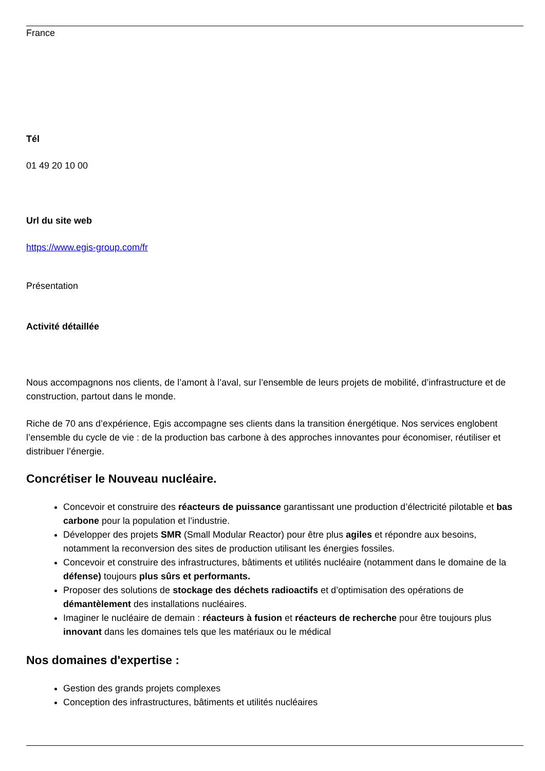France
Tél
01 49 20 10 00
Url du site web
https://www.egis-group.com/fr
Présentation
Activité détaillée
Nous accompagnons nos clients, de l’amont à l’aval, sur l’ensemble de leurs projets de mobilité, d’infrastructure et de construction, partout dans le monde.
Riche de 70 ans d’expérience, Egis accompagne ses clients dans la transition énergétique. Nos services englobent l’ensemble du cycle de vie : de la production bas carbone à des approches innovantes pour économiser, réutiliser et distribuer l’énergie.
Concrétiser le Nouveau nucléaire.
Concevoir et construire des réacteurs de puissance garantissant une production d’électricité pilotable et bas carbone pour la population et l’industrie.
Développer des projets SMR (Small Modular Reactor) pour être plus agiles et répondre aux besoins, notamment la reconversion des sites de production utilisant les énergies fossiles.
Concevoir et construire des infrastructures, bâtiments et utilités nucléaire (notamment dans le domaine de la défense) toujours plus sûrs et performants.
Proposer des solutions de stockage des déchets radioactifs et d’optimisation des opérations de démantèlement des installations nucléaires.
Imaginer le nucléaire de demain : réacteurs à fusion et réacteurs de recherche pour être toujours plus innovant dans les domaines tels que les matériaux ou le médical
Nos domaines d'expertise :
Gestion des grands projets complexes
Conception des infrastructures, bâtiments et utilités nucléaires